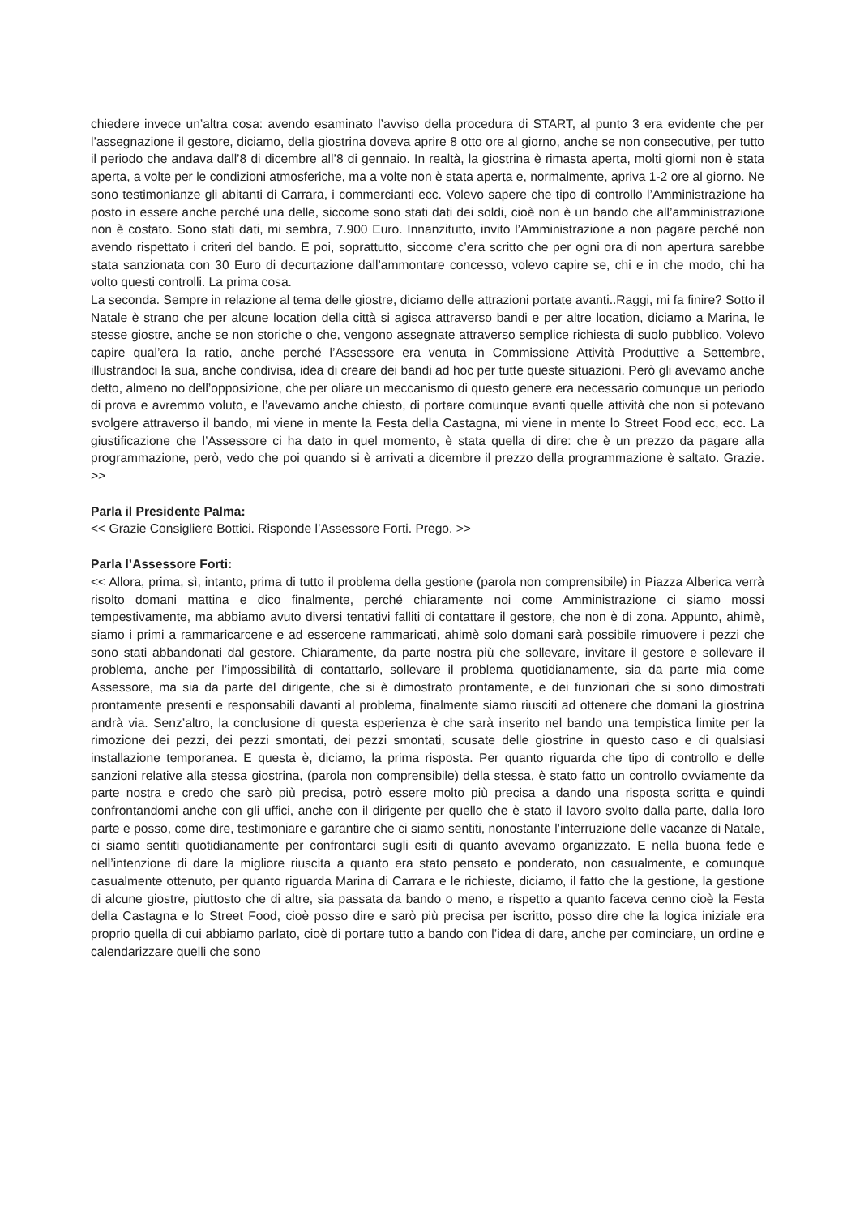chiedere invece un’altra cosa: avendo esaminato l’avviso della procedura di START, al punto 3 era evidente che per l’assegnazione il gestore, diciamo, della giostrina doveva aprire 8 otto ore al giorno, anche se non consecutive, per tutto il periodo che andava dall’8 di dicembre all’8 di gennaio. In realtà, la giostrina è rimasta aperta, molti giorni non è stata aperta, a volte per le condizioni atmosferiche, ma a volte non è stata aperta e, normalmente, apriva 1-2 ore al giorno. Ne sono testimonianze gli abitanti di Carrara, i commercianti ecc. Volevo sapere che tipo di controllo l’Amministrazione ha posto in essere anche perché una delle, siccome sono stati dati dei soldi, cioè non è un bando che all’amministrazione non è costato. Sono stati dati, mi sembra, 7.900 Euro. Innanzitutto, invito l’Amministrazione a non pagare perché non avendo rispettato i criteri del bando. E poi, soprattutto, siccome c’era scritto che per ogni ora di non apertura sarebbe stata sanzionata con 30 Euro di decurtazione dall’ammontare concesso, volevo capire se, chi e in che modo, chi ha volto questi controlli. La prima cosa.
La seconda. Sempre in relazione al tema delle giostre, diciamo delle attrazioni portate avanti..Raggi, mi fa finire? Sotto il Natale è strano che per alcune location della città si agisca attraverso bandi e per altre location, diciamo a Marina, le stesse giostre, anche se non storiche o che, vengono assegnate attraverso semplice richiesta di suolo pubblico. Volevo capire qual’era la ratio, anche perché l’Assessore era venuta in Commissione Attività Produttive a Settembre, illustrandoci la sua, anche condivisa, idea di creare dei bandi ad hoc per tutte queste situazioni. Però gli avevamo anche detto, almeno no dell’opposizione, che per oliare un meccanismo di questo genere era necessario comunque un periodo di prova e avremmo voluto, e l’avevamo anche chiesto, di portare comunque avanti quelle attività che non si potevano svolgere attraverso il bando, mi viene in mente la Festa della Castagna, mi viene in mente lo Street Food ecc, ecc. La giustificazione che l’Assessore ci ha dato in quel momento, è stata quella di dire: che è un prezzo da pagare alla programmazione, però, vedo che poi quando si è arrivati a dicembre il prezzo della programmazione è saltato. Grazie. >>
Parla il Presidente Palma:
<< Grazie Consigliere Bottici. Risponde l’Assessore Forti. Prego. >>
Parla l’Assessore Forti:
<< Allora, prima, sì, intanto, prima di tutto il problema della gestione (parola non comprensibile) in Piazza Alberica verrà risolto domani mattina e dico finalmente, perché chiaramente noi come Amministrazione ci siamo mossi tempestivamente, ma abbiamo avuto diversi tentativi falliti di contattare il gestore, che non è di zona. Appunto, ahimè, siamo i primi a rammaricarcene e ad essercene rammaricati, ahimè solo domani sarà possibile rimuovere i pezzi che sono stati abbandonati dal gestore. Chiaramente, da parte nostra più che sollevare, invitare il gestore e sollevare il problema, anche per l’impossibilità di contattarlo, sollevare il problema quotidianamente, sia da parte mia come Assessore, ma sia da parte del dirigente, che si è dimostrato prontamente, e dei funzionari che si sono dimostrati prontamente presenti e responsabili davanti al problema, finalmente siamo riusciti ad ottenere che domani la giostrina andrà via. Senz’altro, la conclusione di questa esperienza è che sarà inserito nel bando una tempistica limite per la rimozione dei pezzi, dei pezzi smontati, dei pezzi smontati, scusate delle giostrine in questo caso e di qualsiasi installazione temporanea. E questa è, diciamo, la prima risposta. Per quanto riguarda che tipo di controllo e delle sanzioni relative alla stessa giostrina, (parola non comprensibile) della stessa, è stato fatto un controllo ovviamente da parte nostra e credo che sarò più precisa, potrò essere molto più precisa a dando una risposta scritta e quindi confrontandomi anche con gli uffici, anche con il dirigente per quello che è stato il lavoro svolto dalla parte, dalla loro parte e posso, come dire, testimoniare e garantire che ci siamo sentiti, nonostante l’interruzione delle vacanze di Natale, ci siamo sentiti quotidianamente per confrontarci sugli esiti di quanto avevamo organizzato. E nella buona fede e nell’intenzione di dare la migliore riuscita a quanto era stato pensato e ponderato, non casualmente, e comunque casualmente ottenuto, per quanto riguarda Marina di Carrara e le richieste, diciamo, il fatto che la gestione, la gestione di alcune giostre, piuttosto che di altre, sia passata da bando o meno, e rispetto a quanto faceva cenno cioè la Festa della Castagna e lo Street Food, cioè posso dire e sarò più precisa per iscritto, posso dire che la logica iniziale era proprio quella di cui abbiamo parlato, cioè di portare tutto a bando con l’idea di dare, anche per cominciare, un ordine e calendarizzare quelli che sono